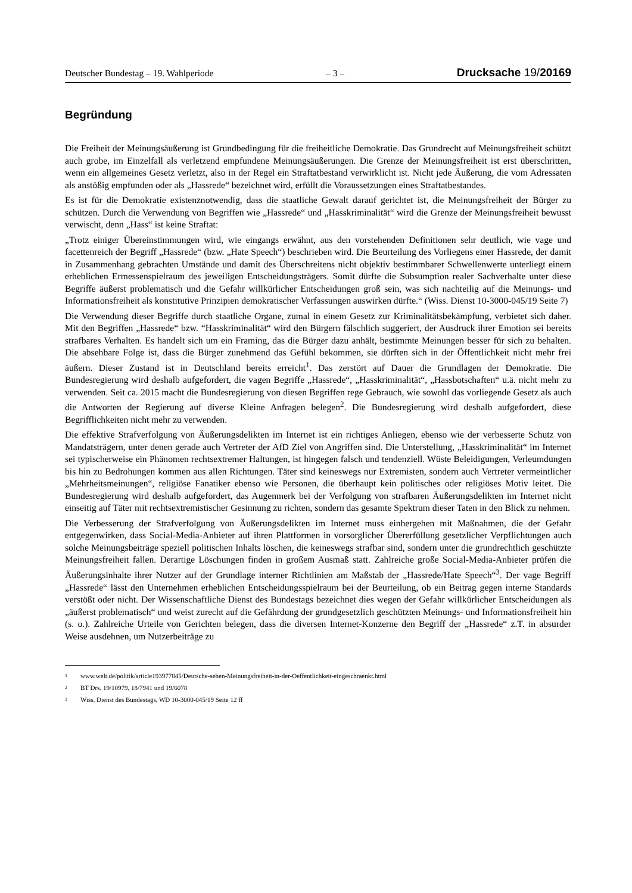Deutscher Bundestag – 19. Wahlperiode – 3 – Drucksache 19/20169
Begründung
Die Freiheit der Meinungsäußerung ist Grundbedingung für die freiheitliche Demokratie. Das Grundrecht auf Meinungsfreiheit schützt auch grobe, im Einzelfall als verletzend empfundene Meinungsäußerungen. Die Grenze der Meinungsfreiheit ist erst überschritten, wenn ein allgemeines Gesetz verletzt, also in der Regel ein Straftat­bestand verwirklicht ist. Nicht jede Äußerung, die vom Adressaten als anstößig empfunden oder als „Hassrede“ bezeichnet wird, erfüllt die Voraussetzungen eines Straftatbestandes.
Es ist für die Demokratie existenznotwendig, dass die staatliche Gewalt darauf gerichtet ist, die Meinungsfreiheit der Bürger zu schützen. Durch die Verwendung von Begriffen wie „Hassrede“ und „Hasskriminalität“ wird die Grenze der Meinungsfreiheit bewusst verwischt, denn „Hass“ ist keine Straftat:
„Trotz einiger Übereinstimmungen wird, wie eingangs erwähnt, aus den vorstehenden Definitionen sehr deutlich, wie vage und facettenreich der Begriff „Hassrede“ (bzw. „Hate Speech“) beschrieben wird. Die Beurteilung des Vorliegens einer Hassrede, der damit in Zusammenhang gebrachten Umstände und damit des Überschreitens nicht objektiv bestimmbarer Schwellenwerte unterliegt einem erheblichen Ermessenspielraum des jeweiligen Entscheidungsträgers. Somit dürfte die Subsumption realer Sachverhalte unter diese Begriffe äußerst problema­tisch und die Gefahr willkürlicher Entscheidungen groß sein, was sich nachteilig auf die Meinungs- und Infor­mationsfreiheit als konstitutive Prinzipien demokratischer Verfassungen auswirken dürfte.“ (Wiss. Dienst 10-3000-045/19 Seite 7)
Die Verwendung dieser Begriffe durch staatliche Organe, zumal in einem Gesetz zur Kriminalitätsbekämpfung, verbietet sich daher. Mit den Begriffen „Hassrede“ bzw. “Hasskriminalität“ wird den Bürgern fälschlich sugge­riert, der Ausdruck ihrer Emotion sei bereits strafbares Verhalten. Es handelt sich um ein Framing, das die Bürger dazu anhält, bestimmte Meinungen besser für sich zu behalten. Die absehbare Folge ist, dass die Bürger zuneh­mend das Gefühl bekommen, sie dürften sich in der Öffentlichkeit nicht mehr frei äußern. Dieser Zustand ist in Deutschland bereits erreicht<sup>1</sup>. Das zerstört auf Dauer die Grundlagen der Demokratie. Die Bundesregierung wird deshalb aufgefordert, die vagen Begriffe „Hassrede“, „Hasskriminalität“, „Hassbotschaften“ u.ä. nicht mehr zu verwenden. Seit ca. 2015 macht die Bundesregierung von diesen Begriffen rege Gebrauch, wie sowohl das vor­liegende Gesetz als auch die Antworten der Regierung auf diverse Kleine Anfragen belegen<sup>2</sup>. Die Bundesregie­rung wird deshalb aufgefordert, diese Begrifflichkeiten nicht mehr zu verwenden.
Die effektive Strafverfolgung von Äußerungsdelikten im Internet ist ein richtiges Anliegen, ebenso wie der ver­besserte Schutz von Mandatsträgern, unter denen gerade auch Vertreter der AfD Ziel von Angriffen sind. Die Unterstellung, „Hasskriminalität“ im Internet sei typischerweise ein Phänomen rechtsextremer Haltungen, ist hingegen falsch und tendenziell. Wüste Beleidigungen, Verleumdungen bis hin zu Bedrohungen kommen aus allen Richtungen. Täter sind keineswegs nur Extremisten, sondern auch Vertreter vermeintlicher „Mehrheitsmei­nungen“, religiöse Fanatiker ebenso wie Personen, die überhaupt kein politisches oder religiöses Motiv leitet. Die Bundesregierung wird deshalb aufgefordert, das Augenmerk bei der Verfolgung von strafbaren Äußerungs­delikten im Internet nicht einseitig auf Täter mit rechtsextremistischer Gesinnung zu richten, sondern das gesamte Spektrum dieser Taten in den Blick zu nehmen.
Die Verbesserung der Strafverfolgung von Äußerungsdelikten im Internet muss einhergehen mit Maßnahmen, die der Gefahr entgegenwirken, dass Social-Media-Anbieter auf ihren Plattformen in vorsorglicher Übererfüllung gesetzlicher Verpflichtungen auch solche Meinungsbeiträge speziell politischen Inhalts löschen, die keineswegs strafbar sind, sondern unter die grundrechtlich geschützte Meinungsfreiheit fallen. Derartige Löschungen finden in großem Ausmaß statt. Zahlreiche große Social-Media-Anbieter prüfen die Äußerungsinhalte ihrer Nutzer auf der Grundlage interner Richtlinien am Maßstab der „Hassrede/Hate Speech“<sup>3</sup>. Der vage Begriff „Hassrede“ lässt den Unternehmen erheblichen Entscheidungsspielraum bei der Beurteilung, ob ein Beitrag gegen interne Stan­dards verstößt oder nicht. Der Wissenschaftliche Dienst des Bundestags bezeichnet dies wegen der Gefahr will­kürlicher Entscheidungen als „äußerst problematisch“ und weist zurecht auf die Gefährdung der grundgesetzlich geschützten Meinungs- und Informationsfreiheit hin (s. o.). Zahlreiche Urteile von Gerichten belegen, dass die diversen Internet-Konzerne den Begriff der „Hassrede“ z.T. in absurder Weise ausdehnen, um Nutzerbeiträge zu
1 www.welt.de/politik/article193977845/Deutsche-sehen-Meinungsfreiheit-in-der-Oeffentlichkeit-eingeschraenkt.html
2 BT Drs. 19/10979, 18/7941 und 19/6078
3 Wiss. Dienst des Bundestags, WD 10-3000-045/19 Seite 12 ff